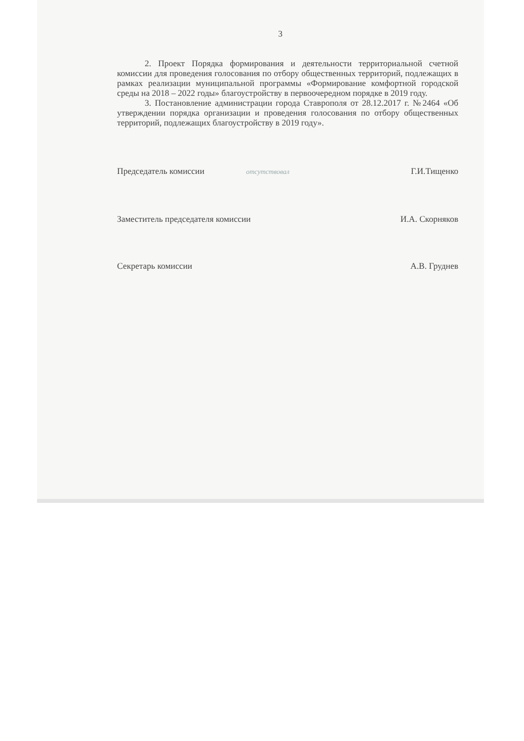3
2. Проект Порядка формирования и деятельности территориальной счетной комиссии для проведения голосования по отбору общественных территорий, подлежащих в рамках реализации муниципальной программы «Формирование комфортной городской среды на 2018 – 2022 годы» благоустройству в первоочередном порядке в 2019 году.
3. Постановление администрации города Ставрополя от 28.12.2017 г. №2464 «Об утверждении порядка организации и проведения голосования по отбору общественных территорий, подлежащих благоустройству в 2019 году».
Председатель комиссии отсутствовал Г.И.Тищенко
Заместитель председателя комиссии И.А. Скорняков
Секретарь комиссии А.В. Груднев